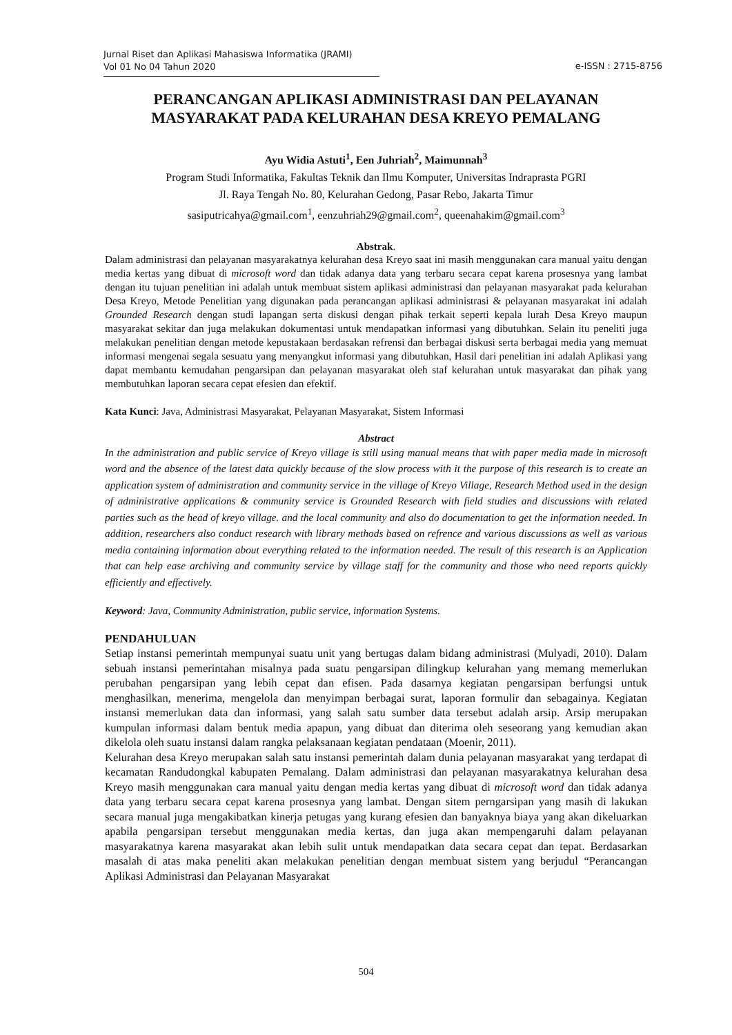Jurnal Riset dan Aplikasi Mahasiswa Informatika (JRAMI)
Vol 01 No 04 Tahun 2020
e-ISSN : 2715-8756
PERANCANGAN APLIKASI ADMINISTRASI DAN PELAYANAN MASYARAKAT PADA KELURAHAN DESA KREYO PEMALANG
Ayu Widia Astuti<sup>1</sup>, Een Juhriah<sup>2</sup>, Maimunnah<sup>3</sup>
Program Studi Informatika, Fakultas Teknik dan Ilmu Komputer, Universitas Indraprasta PGRI
Jl. Raya Tengah No. 80, Kelurahan Gedong, Pasar Rebo, Jakarta Timur
sasiputricahya@gmail.com<sup>1</sup>, eenzuhriah29@gmail.com<sup>2</sup>, queenahakim@gmail.com<sup>3</sup>
Abstrak.
Dalam administrasi dan pelayanan masyarakatnya kelurahan desa Kreyo saat ini masih menggunakan cara manual yaitu dengan media kertas yang dibuat di microsoft word dan tidak adanya data yang terbaru secara cepat karena prosesnya yang lambat dengan itu tujuan penelitian ini adalah untuk membuat sistem aplikasi administrasi dan pelayanan masyarakat pada kelurahan Desa Kreyo, Metode Penelitian yang digunakan pada perancangan aplikasi administrasi & pelayanan masyarakat ini adalah Grounded Research dengan studi lapangan serta diskusi dengan pihak terkait seperti kepala lurah Desa Kreyo maupun masyarakat sekitar dan juga melakukan dokumentasi untuk mendapatkan informasi yang dibutuhkan. Selain itu peneliti juga melakukan penelitian dengan metode kepustakaan berdasakan refrensi dan berbagai diskusi serta berbagai media yang memuat informasi mengenai segala sesuatu yang menyangkut informasi yang dibutuhkan, Hasil dari penelitian ini adalah Aplikasi yang dapat membantu kemudahan pengarsipan dan pelayanan masyarakat oleh staf kelurahan untuk masyarakat dan pihak yang membutuhkan laporan secara cepat efesien dan efektif.
Kata Kunci: Java, Administrasi Masyarakat, Pelayanan Masyarakat, Sistem Informasi
Abstract
In the administration and public service of Kreyo village is still using manual means that with paper media made in microsoft word and the absence of the latest data quickly because of the slow process with it the purpose of this research is to create an application system of administration and community service in the village of Kreyo Village, Research Method used in the design of administrative applications & community service is Grounded Research with field studies and discussions with related parties such as the head of kreyo village. and the local community and also do documentation to get the information needed. In addition, researchers also conduct research with library methods based on refrence and various discussions as well as various media containing information about everything related to the information needed. The result of this research is an Application that can help ease archiving and community service by village staff for the community and those who need reports quickly efficiently and effectively.
Keyword: Java, Community Administration, public service, information Systems.
PENDAHULUAN
Setiap instansi pemerintah mempunyai suatu unit yang bertugas dalam bidang administrasi (Mulyadi, 2010). Dalam sebuah instansi pemerintahan misalnya pada suatu pengarsipan dilingkup kelurahan yang memang memerlukan perubahan pengarsipan yang lebih cepat dan efisen. Pada dasarnya kegiatan pengarsipan berfungsi untuk menghasilkan, menerima, mengelola dan menyimpan berbagai surat, laporan formulir dan sebagainya. Kegiatan instansi memerlukan data dan informasi, yang salah satu sumber data tersebut adalah arsip. Arsip merupakan kumpulan informasi dalam bentuk media apapun, yang dibuat dan diterima oleh seseorang yang kemudian akan dikelola oleh suatu instansi dalam rangka pelaksanaan kegiatan pendataan (Moenir, 2011).
Kelurahan desa Kreyo merupakan salah satu instansi pemerintah dalam dunia pelayanan masyarakat yang terdapat di kecamatan Randudongkal kabupaten Pemalang. Dalam administrasi dan pelayanan masyarakatnya kelurahan desa Kreyo masih menggunakan cara manual yaitu dengan media kertas yang dibuat di microsoft word dan tidak adanya data yang terbaru secara cepat karena prosesnya yang lambat. Dengan sitem perngarsipan yang masih di lakukan secara manual juga mengakibatkan kinerja petugas yang kurang efesien dan banyaknya biaya yang akan dikeluarkan apabila pengarsipan tersebut menggunakan media kertas, dan juga akan mempengaruhi dalam pelayanan masyarakatnya karena masyarakat akan lebih sulit untuk mendapatkan data secara cepat dan tepat. Berdasarkan masalah di atas maka peneliti akan melakukan penelitian dengan membuat sistem yang berjudul “Perancangan Aplikasi Administrasi dan Pelayanan Masyarakat
504